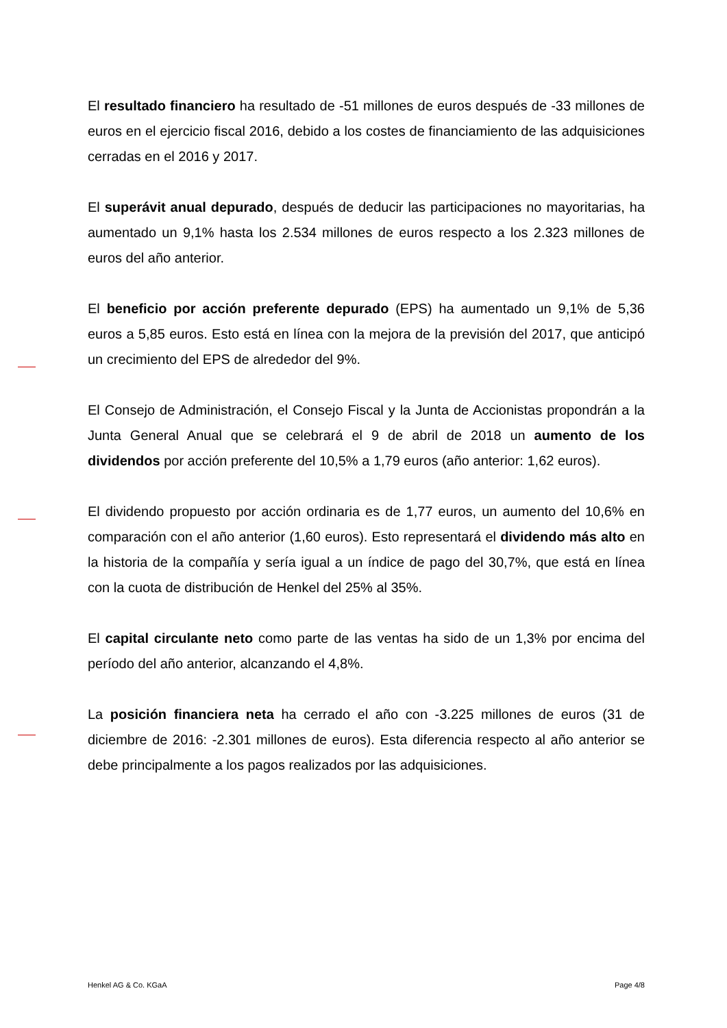El resultado financiero ha resultado de -51 millones de euros después de -33 millones de euros en el ejercicio fiscal 2016, debido a los costes de financiamiento de las adquisiciones cerradas en el 2016 y 2017.
El superávit anual depurado, después de deducir las participaciones no mayoritarias, ha aumentado un 9,1% hasta los 2.534 millones de euros respecto a los 2.323 millones de euros del año anterior.
El beneficio por acción preferente depurado (EPS) ha aumentado un 9,1% de 5,36 euros a 5,85 euros. Esto está en línea con la mejora de la previsión del 2017, que anticipó un crecimiento del EPS de alrededor del 9%.
El Consejo de Administración, el Consejo Fiscal y la Junta de Accionistas propondrán a la Junta General Anual que se celebrará el 9 de abril de 2018 un aumento de los dividendos por acción preferente del 10,5% a 1,79 euros (año anterior: 1,62 euros).
El dividendo propuesto por acción ordinaria es de 1,77 euros, un aumento del 10,6% en comparación con el año anterior (1,60 euros). Esto representará el dividendo más alto en la historia de la compañía y sería igual a un índice de pago del 30,7%, que está en línea con la cuota de distribución de Henkel del 25% al 35%.
El capital circulante neto como parte de las ventas ha sido de un 1,3% por encima del período del año anterior, alcanzando el 4,8%.
La posición financiera neta ha cerrado el año con -3.225 millones de euros (31 de diciembre de 2016: -2.301 millones de euros). Esta diferencia respecto al año anterior se debe principalmente a los pagos realizados por las adquisiciones.
Henkel AG & Co. KGaA Page 4/8